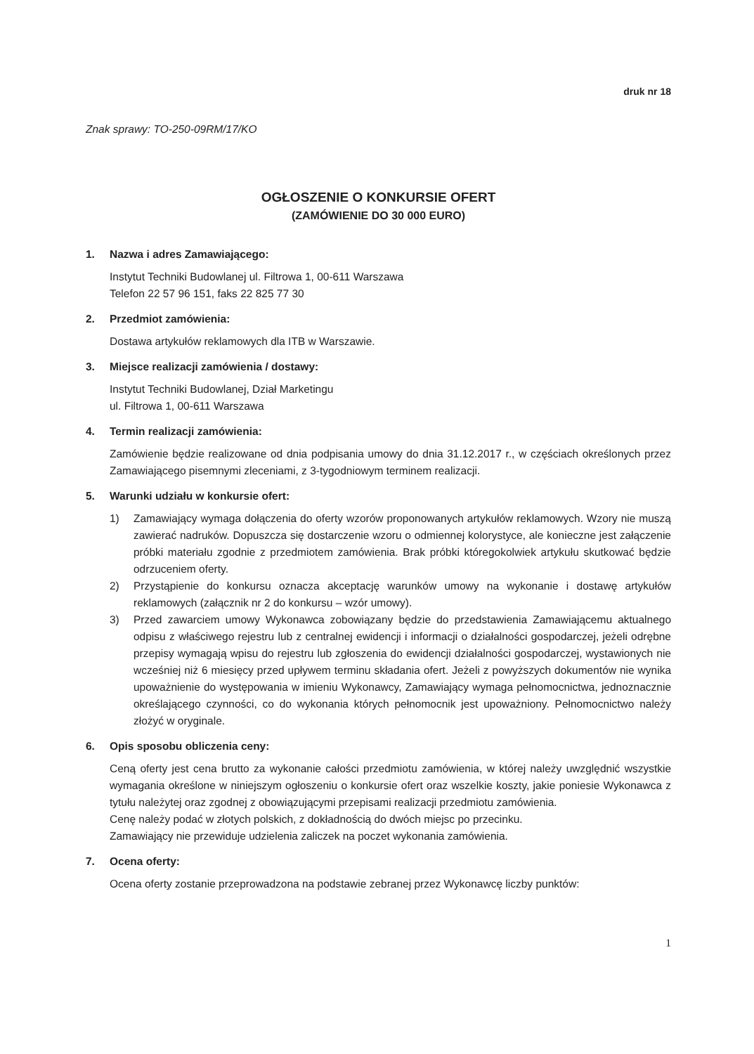druk nr 18
Znak sprawy: TO-250-09RM/17/KO
OGŁOSZENIE O KONKURSIE OFERT
(ZAMÓWIENIE DO 30 000 EURO)
1. Nazwa i adres Zamawiającego:
Instytut Techniki Budowlanej ul. Filtrowa 1, 00-611 Warszawa
Telefon 22 57 96 151, faks 22 825 77 30
2. Przedmiot zamówienia:
Dostawa artykułów reklamowych dla ITB w Warszawie.
3. Miejsce realizacji zamówienia / dostawy:
Instytut Techniki Budowlanej, Dział Marketingu
ul. Filtrowa 1, 00-611 Warszawa
4. Termin realizacji zamówienia:
Zamówienie będzie realizowane od dnia podpisania umowy do dnia 31.12.2017 r., w częściach określonych przez Zamawiającego pisemnymi zleceniami, z 3-tygodniowym terminem realizacji.
5. Warunki udziału w konkursie ofert:
1) Zamawiający wymaga dołączenia do oferty wzorów proponowanych artykułów reklamowych. Wzory nie muszą zawierać nadruków. Dopuszcza się dostarczenie wzoru o odmiennej kolorystyce, ale konieczne jest załączenie próbki materiału zgodnie z przedmiotem zamówienia. Brak próbki któregokolwiek artykułu skutkować będzie odrzuceniem oferty.
2) Przystąpienie do konkursu oznacza akceptację warunków umowy na wykonanie i dostawę artykułów reklamowych (załącznik nr 2 do konkursu – wzór umowy).
3) Przed zawarciem umowy Wykonawca zobowiązany będzie do przedstawienia Zamawiającemu aktualnego odpisu z właściwego rejestru lub z centralnej ewidencji i informacji o działalności gospodarczej, jeżeli odrębne przepisy wymagają wpisu do rejestru lub zgłoszenia do ewidencji działalności gospodarczej, wystawionych nie wcześniej niż 6 miesięcy przed upływem terminu składania ofert. Jeżeli z powyższych dokumentów nie wynika upoważnienie do występowania w imieniu Wykonawcy, Zamawiający wymaga pełnomocnictwa, jednoznacznie określającego czynności, co do wykonania których pełnomocnik jest upoważniony. Pełnomocnictwo należy złożyć w oryginale.
6. Opis sposobu obliczenia ceny:
Ceną oferty jest cena brutto za wykonanie całości przedmiotu zamówienia, w której należy uwzględnić wszystkie wymagania określone w niniejszym ogłoszeniu o konkursie ofert oraz wszelkie koszty, jakie poniesie Wykonawca z tytułu należytej oraz zgodnej z obowiązującymi przepisami realizacji przedmiotu zamówienia.
Cenę należy podać w złotych polskich, z dokładnością do dwóch miejsc po przecinku.
Zamawiający nie przewiduje udzielenia zaliczek na poczet wykonania zamówienia.
7. Ocena oferty:
Ocena oferty zostanie przeprowadzona na podstawie zebranej przez Wykonawcę liczby punktów:
1